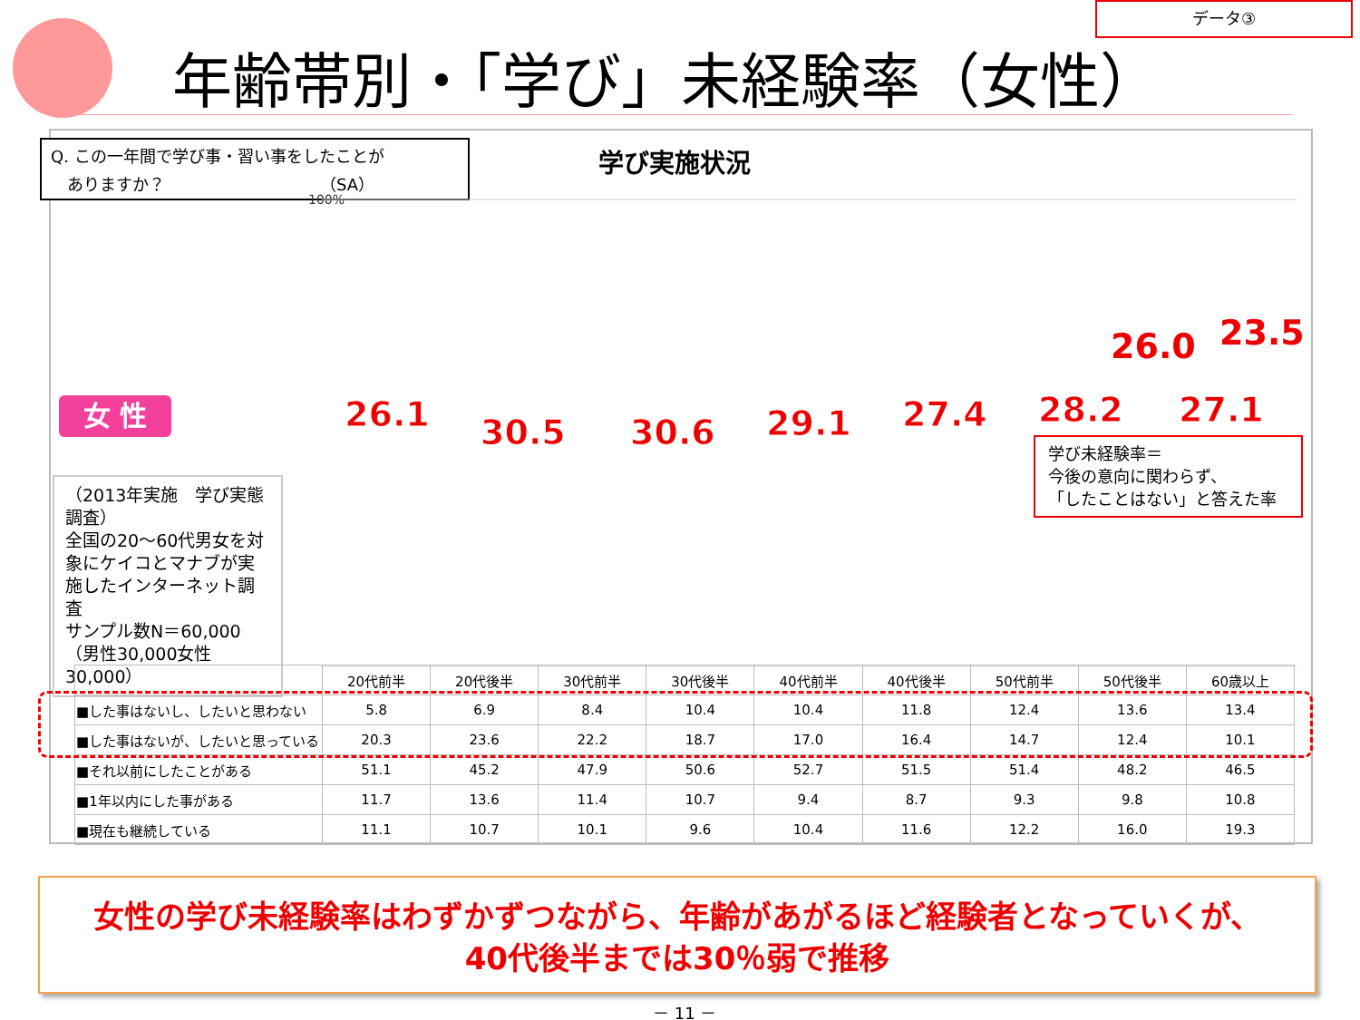データ③
年齢帯別・「学び」未経験率（女性）
Q. この一年間で学び事・習い事をしたことが
　ありますか？　　　　　　　　　　（SA）
学び実施状況
女 性
（2013年実施　学び実態調査）
全国の20～60代男女を対象にケイコとマナブが実施したインターネット調査
サンプル数N＝60,000
（男性30,000女性30,000）
100%
.
26.1
30.5
30.6
29.1
27.4
28.2
27.1
.
26.0 23.5
学び未経験率＝
今後の意向に関わらず、
「したことはない」と答えた率
| | 20代前半 | 20代後半 | 30代前半 | 30代後半 | 40代前半 | 40代後半 | 50代前半 | 50代後半 | 60歳以上 |
| ■した事はないし、したいと思わない | 5.8 | 6.9 | 8.4 | 10.4 | 10.4 | 11.8 | 12.4 | 13.6 | 13.4 |
| ■した事はないが、したいと思っている | 20.3 | 23.6 | 22.2 | 18.7 | 17.0 | 16.4 | 14.7 | 12.4 | 10.1 |
| ■それ以前にしたことがある | 51.1 | 45.2 | 47.9 | 50.6 | 52.7 | 51.5 | 51.4 | 48.2 | 46.5 |
| ■1年以内にした事がある | 11.7 | 13.6 | 11.4 | 10.7 | 9.4 | 8.7 | 9.3 | 9.8 | 10.8 |
| ■現在も継続している | 11.1 | 10.7 | 10.1 | 9.6 | 10.4 | 11.6 | 12.2 | 16.0 | 19.3 |
女性の学び未経験率はわずかずつながら、年齢があがるほど経験者となっていくが、
40代後半までは30％弱で推移
－ 11 －